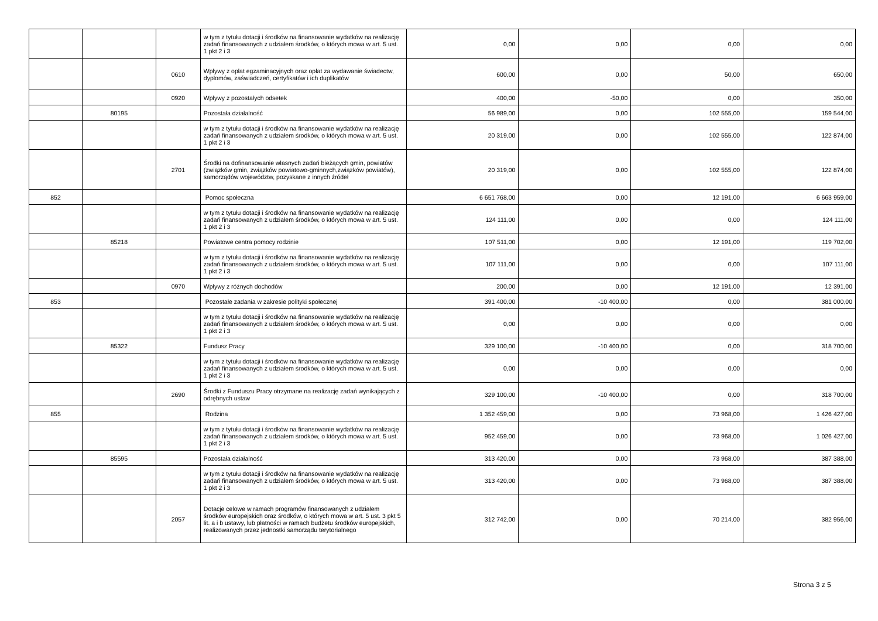| | | | w tym z tytułu dotacji i środków na finansowanie wydatków na realizację zadań finansowanych z udziałem środków, o których mowa w art. 5 ust. 1 pkt 2 i 3 | 0,00 | 0,00 | 0,00 | 0,00 |
| | | 0610 | Wpływy z opłat egzaminacyjnych oraz opłat za wydawanie świadectw, dyplomów, zaświadczeń, certyfikatów i ich duplikatów | 600,00 | 0,00 | 50,00 | 650,00 |
| | | 0920 | Wpływy z pozostałych odsetek | 400,00 | -50,00 | 0,00 | 350,00 |
| | 80195 | | Pozostała działalność | 56 989,00 | 0,00 | 102 555,00 | 159 544,00 |
| | | | w tym z tytułu dotacji i środków na finansowanie wydatków na realizację zadań finansowanych z udziałem środków, o których mowa w art. 5 ust. 1 pkt 2 i 3 | 20 319,00 | 0,00 | 102 555,00 | 122 874,00 |
| | | 2701 | Środki na dofinansowanie własnych zadań bieżących gmin, powiatów (związków gmin, związków powiatowo-gminnych,związków powiatów), samorządów województw, pozyskane z innych źródeł | 20 319,00 | 0,00 | 102 555,00 | 122 874,00 |
| 852 | | | Pomoc społeczna | 6 651 768,00 | 0,00 | 12 191,00 | 6 663 959,00 |
| | | | w tym z tytułu dotacji i środków na finansowanie wydatków na realizację zadań finansowanych z udziałem środków, o których mowa w art. 5 ust. 1 pkt 2 i 3 | 124 111,00 | 0,00 | 0,00 | 124 111,00 |
| | 85218 | | Powiatowe centra pomocy rodzinie | 107 511,00 | 0,00 | 12 191,00 | 119 702,00 |
| | | | w tym z tytułu dotacji i środków na finansowanie wydatków na realizację zadań finansowanych z udziałem środków, o których mowa w art. 5 ust. 1 pkt 2 i 3 | 107 111,00 | 0,00 | 0,00 | 107 111,00 |
| | | 0970 | Wpływy z różnych dochodów | 200,00 | 0,00 | 12 191,00 | 12 391,00 |
| 853 | | | Pozostałe zadania w zakresie polityki społecznej | 391 400,00 | -10 400,00 | 0,00 | 381 000,00 |
| | | | w tym z tytułu dotacji i środków na finansowanie wydatków na realizację zadań finansowanych z udziałem środków, o których mowa w art. 5 ust. 1 pkt 2 i 3 | 0,00 | 0,00 | 0,00 | 0,00 |
| | 85322 | | Fundusz Pracy | 329 100,00 | -10 400,00 | 0,00 | 318 700,00 |
| | | | w tym z tytułu dotacji i środków na finansowanie wydatków na realizację zadań finansowanych z udziałem środków, o których mowa w art. 5 ust. 1 pkt 2 i 3 | 0,00 | 0,00 | 0,00 | 0,00 |
| | | 2690 | Środki z Funduszu Pracy otrzymane na realizację zadań wynikających z odrębnych ustaw | 329 100,00 | -10 400,00 | 0,00 | 318 700,00 |
| 855 | | | Rodzina | 1 352 459,00 | 0,00 | 73 968,00 | 1 426 427,00 |
| | | | w tym z tytułu dotacji i środków na finansowanie wydatków na realizację zadań finansowanych z udziałem środków, o których mowa w art. 5 ust. 1 pkt 2 i 3 | 952 459,00 | 0,00 | 73 968,00 | 1 026 427,00 |
| | 85595 | | Pozostała działalność | 313 420,00 | 0,00 | 73 968,00 | 387 388,00 |
| | | | w tym z tytułu dotacji i środków na finansowanie wydatków na realizację zadań finansowanych z udziałem środków, o których mowa w art. 5 ust. 1 pkt 2 i 3 | 313 420,00 | 0,00 | 73 968,00 | 387 388,00 |
| | | 2057 | Dotacje celowe w ramach programów finansowanych z udziałem środków europejskich oraz środków, o których mowa w art. 5 ust. 3 pkt 5 lit. a i b ustawy, lub płatności w ramach budżetu środków europejskich, realizowanych przez jednostki samorządu terytorialnego | 312 742,00 | 0,00 | 70 214,00 | 382 956,00 |
Strona 3 z 5